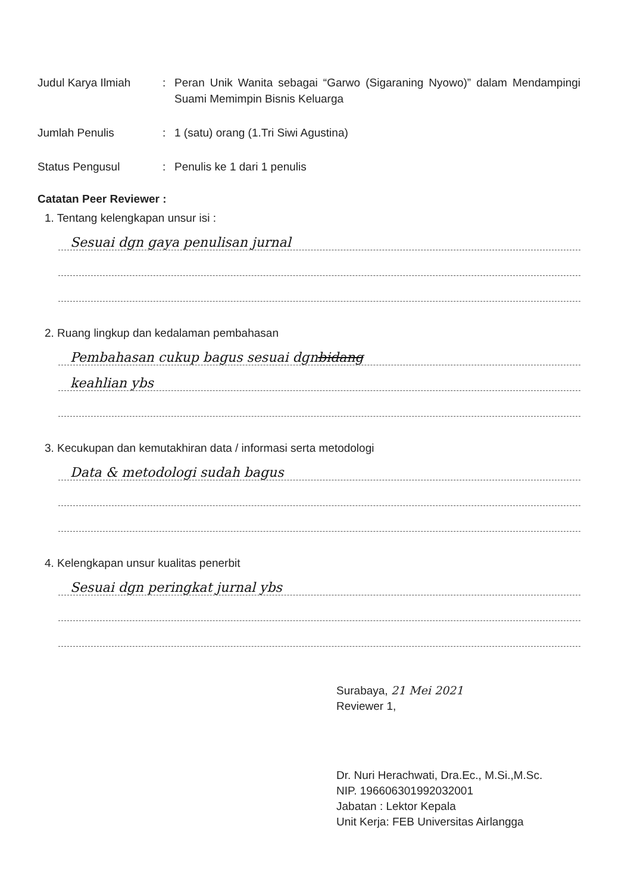Judul Karya Ilmiah : Peran Unik Wanita sebagai “Garwo (Sigaraning Nyowo)” dalam Mendampingi Suami Memimpin Bisnis Keluarga
Jumlah Penulis : 1 (satu) orang (1.Tri Siwi Agustina)
Status Pengusul : Penulis ke 1 dari 1 penulis
Catatan Peer Reviewer :
1. Tentang kelengkapan unsur isi :
Sesuai dgn gaya penulisan jurnal
2. Ruang lingkup dan kedalaman pembahasan
Pembahasan cukup bagus sesuai dgn bidang
keahlian ybs
3. Kecukupan dan kemutakhiran data / informasi serta metodologi
Data & metodologi sudah bagus
4. Kelengkapan unsur kualitas penerbit
Sesuai dgn peringkat jurnal ybs
Surabaya, 21 Mei 2021
Reviewer 1,
Dr. Nuri Herachwati, Dra.Ec., M.Si.,M.Sc.
NIP. 196606301992032001
Jabatan : Lektor Kepala
Unit Kerja: FEB Universitas Airlangga